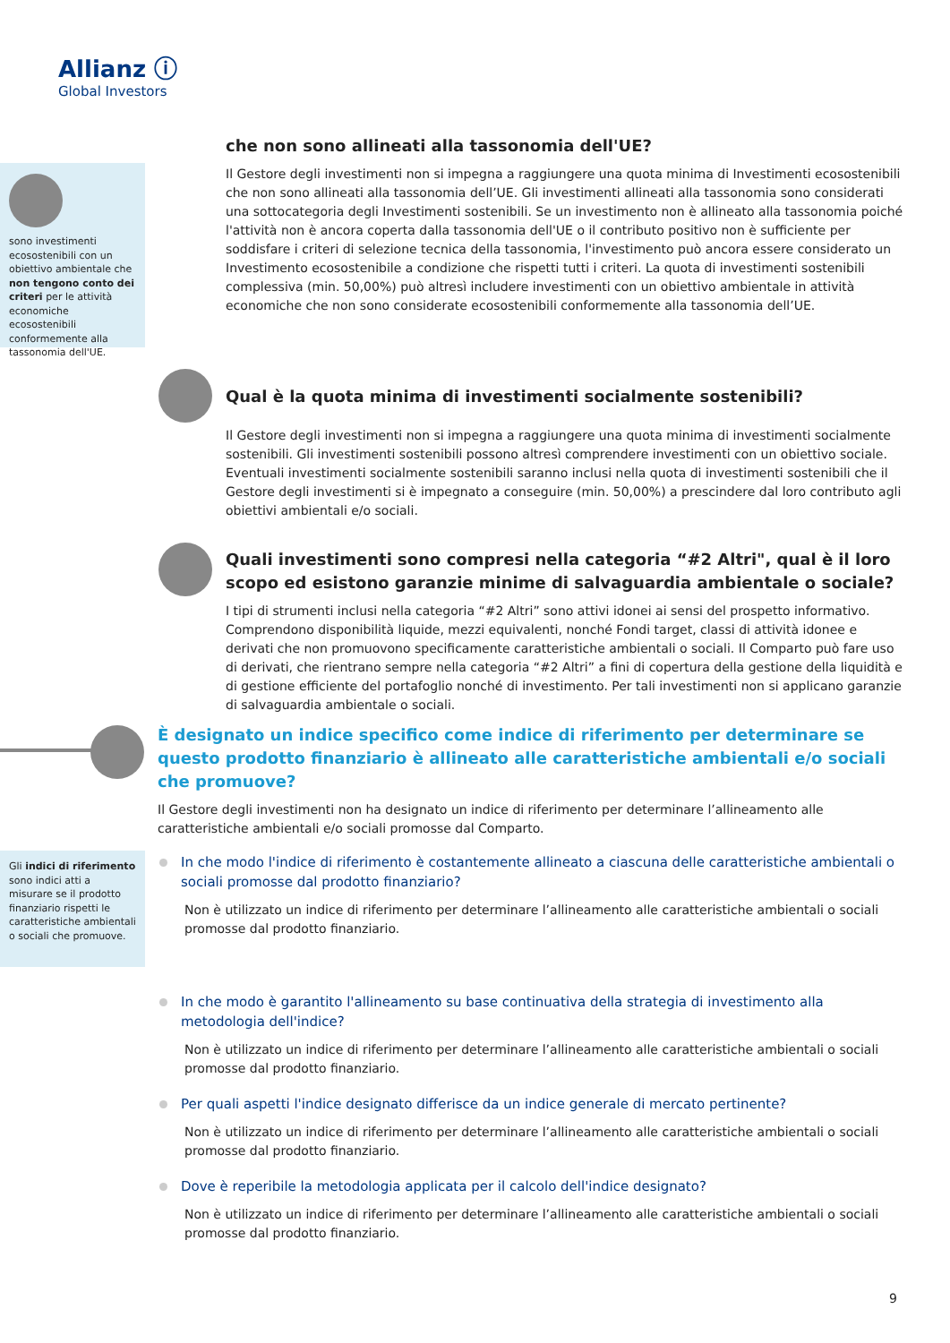Allianz ⓘ
Global Investors
sono investimenti ecosostenibili con un obiettivo ambientale che non tengono conto dei criteri per le attività economiche ecosostenibili conformemente alla tassonomia dell'UE.
che non sono allineati alla tassonomia dell'UE?
Il Gestore degli investimenti non si impegna a raggiungere una quota minima di Investimenti ecosostenibili che non sono allineati alla tassonomia dell’UE. Gli investimenti allineati alla tassonomia sono considerati una sottocategoria degli Investimenti sostenibili. Se un investimento non è allineato alla tassonomia poiché l'attività non è ancora coperta dalla tassonomia dell'UE o il contributo positivo non è sufficiente per soddisfare i criteri di selezione tecnica della tassonomia, l'investimento può ancora essere considerato un Investimento ecosostenibile a condizione che rispetti tutti i criteri. La quota di investimenti sostenibili complessiva (min. 50,00%) può altresì includere investimenti con un obiettivo ambientale in attività economiche che non sono considerate ecosostenibili conformemente alla tassonomia dell’UE.
Qual è la quota minima di investimenti socialmente sostenibili?
Il Gestore degli investimenti non si impegna a raggiungere una quota minima di investimenti socialmente sostenibili. Gli investimenti sostenibili possono altresì comprendere investimenti con un obiettivo sociale. Eventuali investimenti socialmente sostenibili saranno inclusi nella quota di investimenti sostenibili che il Gestore degli investimenti si è impegnato a conseguire (min. 50,00%) a prescindere dal loro contributo agli obiettivi ambientali e/o sociali.
Quali investimenti sono compresi nella categoria “#2 Altri", qual è il loro scopo ed esistono garanzie minime di salvaguardia ambientale o sociale?
I tipi di strumenti inclusi nella categoria “#2 Altri” sono attivi idonei ai sensi del prospetto informativo. Comprendono disponibilità liquide, mezzi equivalenti, nonché Fondi target, classi di attività idonee e derivati che non promuovono specificamente caratteristiche ambientali o sociali. Il Comparto può fare uso di derivati, che rientrano sempre nella categoria “#2 Altri” a fini di copertura della gestione della liquidità e di gestione efficiente del portafoglio nonché di investimento. Per tali investimenti non si applicano garanzie di salvaguardia ambientale o sociali.
È designato un indice specifico come indice di riferimento per determinare se questo prodotto finanziario è allineato alle caratteristiche ambientali e/o sociali che promuove?
Il Gestore degli investimenti non ha designato un indice di riferimento per determinare l’allineamento alle caratteristiche ambientali e/o sociali promosse dal Comparto.
In che modo l'indice di riferimento è costantemente allineato a ciascuna delle caratteristiche ambientali o sociali promosse dal prodotto finanziario?
Non è utilizzato un indice di riferimento per determinare l’allineamento alle caratteristiche ambientali o sociali promosse dal prodotto finanziario.
In che modo è garantito l'allineamento su base continuativa della strategia di investimento alla metodologia dell'indice?
Non è utilizzato un indice di riferimento per determinare l’allineamento alle caratteristiche ambientali o sociali promosse dal prodotto finanziario.
Per quali aspetti l'indice designato differisce da un indice generale di mercato pertinente?
Non è utilizzato un indice di riferimento per determinare l’allineamento alle caratteristiche ambientali o sociali promosse dal prodotto finanziario.
Dove è reperibile la metodologia applicata per il calcolo dell'indice designato?
Non è utilizzato un indice di riferimento per determinare l’allineamento alle caratteristiche ambientali o sociali promosse dal prodotto finanziario.
Gli indici di riferimento sono indici atti a misurare se il prodotto finanziario rispetti le caratteristiche ambientali o sociali che promuove.
9